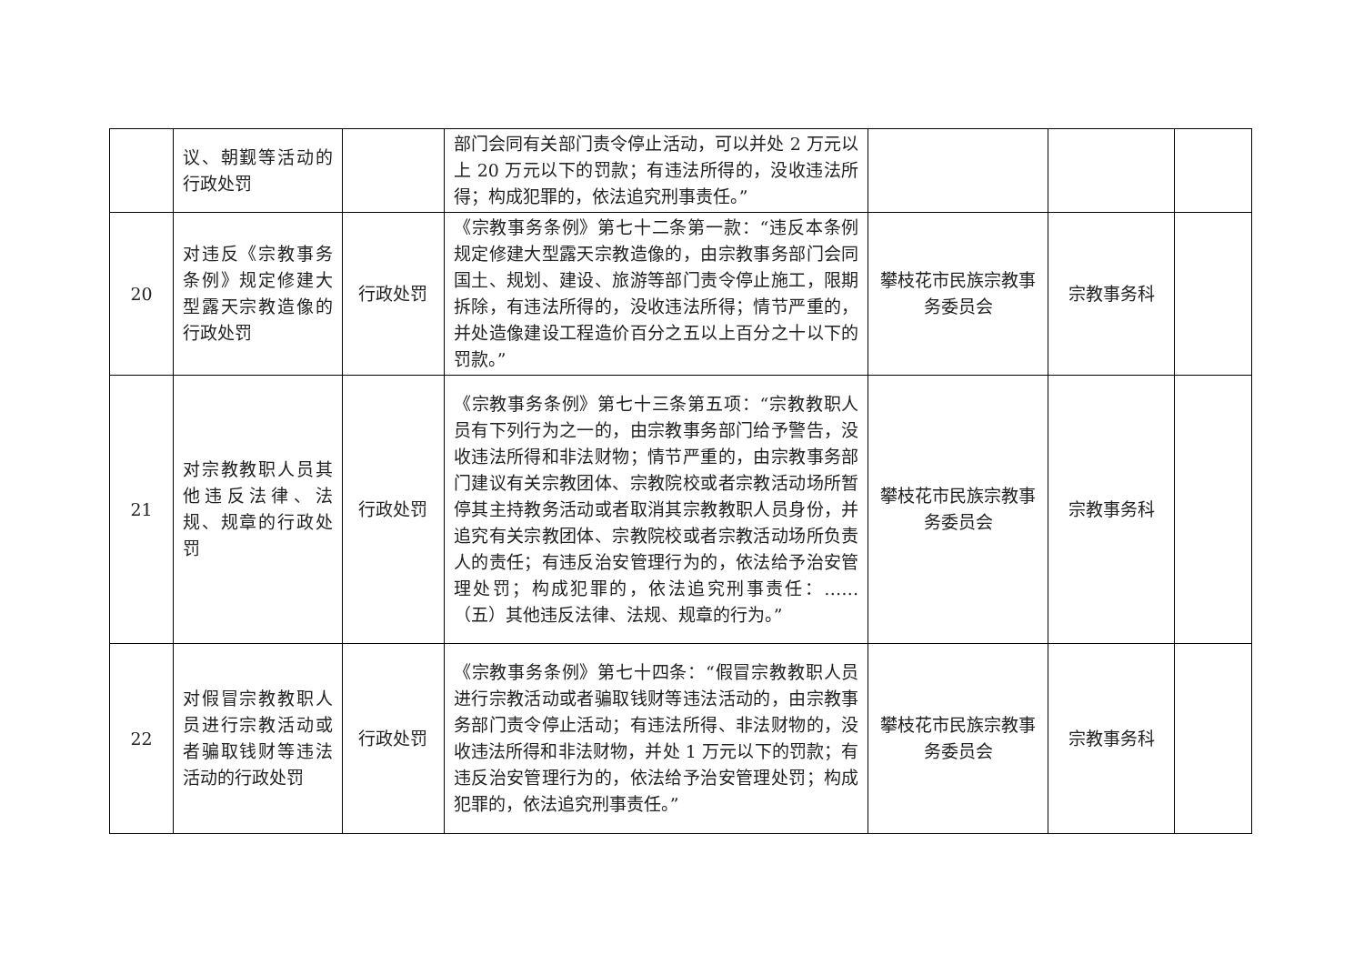| | 议、朝觐等活动的行政处罚 | | 部门会同有关部门责令停止活动，可以并处 2 万元以上 20 万元以下的罚款；有违法所得的，没收违法所得；构成犯罪的，依法追究刑事责任。” | | | |
| 20 | 对违反《宗教事务条例》规定修建大型露天宗教造像的行政处罚 | 行政处罚 | 《宗教事务条例》第七十二条第一款：“违反本条例规定修建大型露天宗教造像的，由宗教事务部门会同国土、规划、建设、旅游等部门责令停止施工，限期拆除，有违法所得的，没收违法所得；情节严重的，并处造像建设工程造价百分之五以上百分之十以下的罚款。” | 攀枝花市民族宗教事务委员会 | 宗教事务科 | |
| 21 | 对宗教教职人员其他违反法律、法规、规章的行政处罚 | 行政处罚 | 《宗教事务条例》第七十三条第五项：“宗教教职人员有下列行为之一的，由宗教事务部门给予警告，没收违法所得和非法财物；情节严重的，由宗教事务部门建议有关宗教团体、宗教院校或者宗教活动场所暂停其主持教务活动或者取消其宗教教职人员身份，并追究有关宗教团体、宗教院校或者宗教活动场所负责人的责任；有违反治安管理行为的，依法给予治安管理处罚；构成犯罪的，依法追究刑事责任：……（五）其他违反法律、法规、规章的行为。” | 攀枝花市民族宗教事务委员会 | 宗教事务科 | |
| 22 | 对假冒宗教教职人员进行宗教活动或者骗取钱财等违法活动的行政处罚 | 行政处罚 | 《宗教事务条例》第七十四条：“假冒宗教教职人员进行宗教活动或者骗取钱财等违法活动的，由宗教事务部门责令停止活动；有违法所得、非法财物的，没收违法所得和非法财物，并处 1 万元以下的罚款；有违反治安管理行为的，依法给予治安管理处罚；构成犯罪的，依法追究刑事责任。” | 攀枝花市民族宗教事务委员会 | 宗教事务科 | |